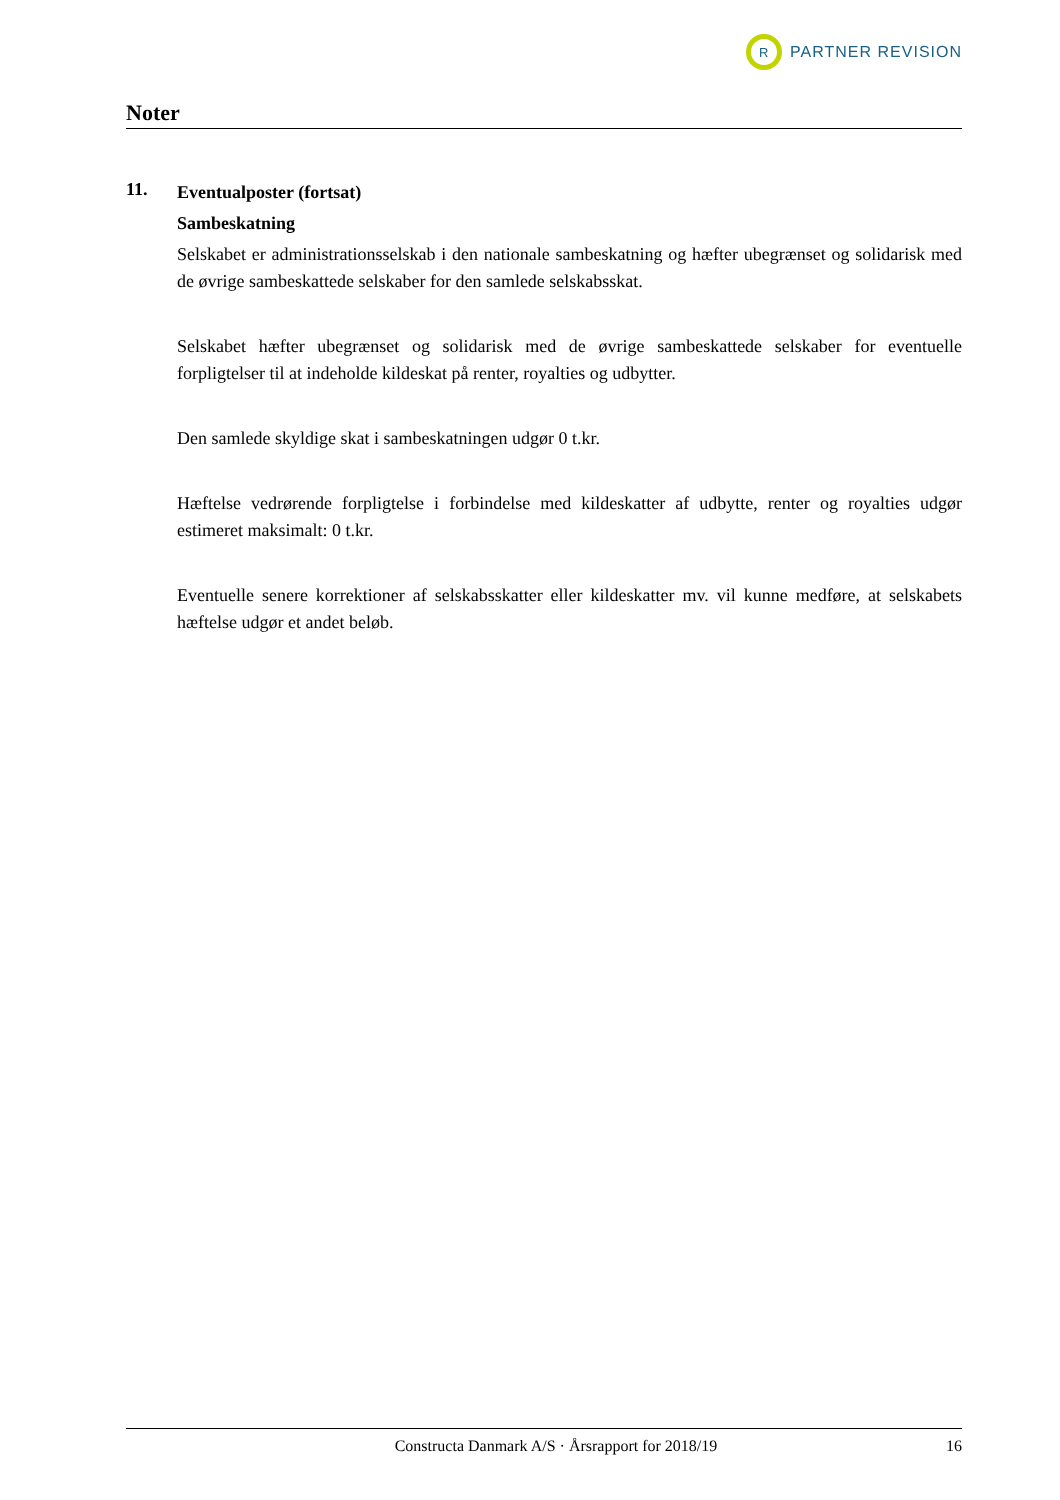R
PARTNER REVISION
Noter
11.
Eventualposter (fortsat)
Sambeskatning
Selskabet er administrationsselskab i den nationale sambeskatning og hæfter ubegrænset og solidarisk med de øvrige sambeskattede selskaber for den samlede selskabsskat.
Selskabet hæfter ubegrænset og solidarisk med de øvrige sambeskattede selskaber for eventuelle forpligtelser til at indeholde kildeskat på renter, royalties og udbytter.
Den samlede skyldige skat i sambeskatningen udgør 0 t.kr.
Hæftelse vedrørende forpligtelse i forbindelse med kildeskatter af udbytte, renter og royalties udgør estimeret maksimalt: 0 t.kr.
Eventuelle senere korrektioner af selskabsskatter eller kildeskatter mv. vil kunne medføre, at selskabets hæftelse udgør et andet beløb.
Constructa Danmark A/S · Årsrapport for 2018/19 16